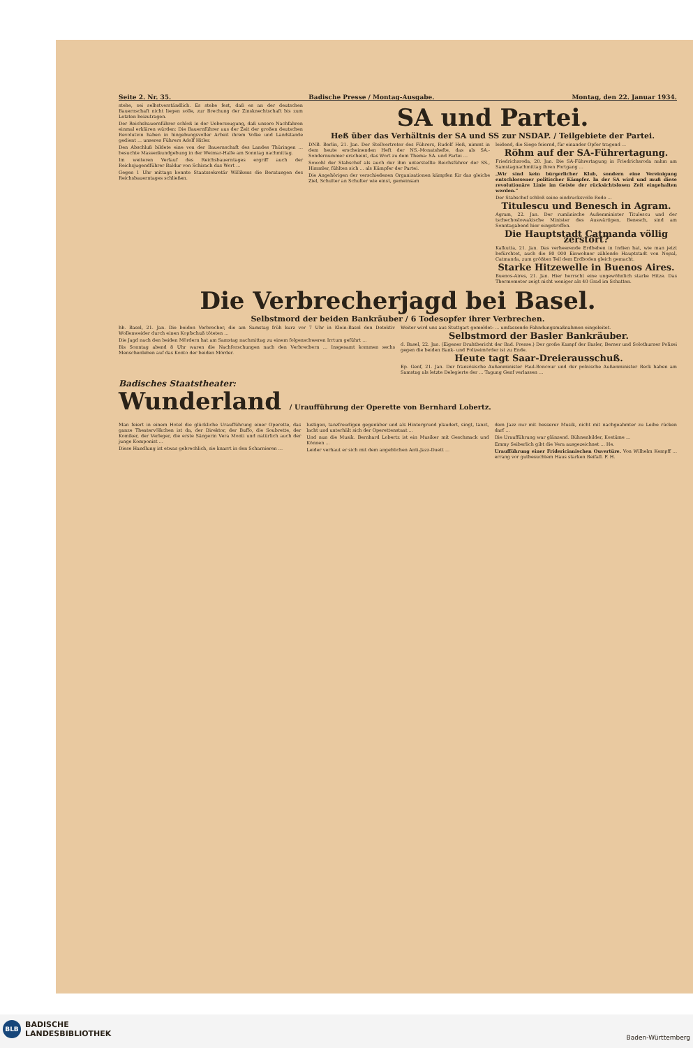Seite 2. Nr. 35. Badische Presse / Montag-Ausgabe. Montag, den 22. Januar 1934.
stehe, sei selbstverständlich. Es stehe fest, daß es an der deutschen Bauernschaft nicht liegen solle, zur Brechung der Zinsknechtschaft bis zum Letzten beizutragen.
Der Reichsbauernführer schloß in der Ueberzeugung, daß unsere Nachfahren einmal erklären würden: Die Bauernführer aus der Zeit der großen deutschen Revolution haben in hingebungsvoller Arbeit ihrem Volke und Landstande gedient ... unseres Führers Adolf Hitler.
Den Abschluß bildete eine von der Bauernschaft des Landes Thüringen ... besuchte Massenkundgebung in der Weimar-Halle am Sonntag nachmittag.
Im weiteren Verlauf des Reichsbauerntages ergriff auch der Reichsjugendführer Baldur von Schirach das Wort ...
Gegen 1 Uhr mittags konnte Staatssekretär Willikens die Beratungen des Reichsbauerntages schließen.
SA und Partei.
Heß über das Verhältnis der SA und SS zur NSDAP. / Teilgebiete der Partei.
DNB. Berlin, 21. Jan. Der Stellvertreter des Führers, Rudolf Heß, nimmt in dem heute erscheinenden Heft der NS.-Monatshefte, das als SA.-Sondernummer erscheint, das Wort zu dem Thema: SA. und Partei ...
Sowohl der Stabschef als auch der ihm unterstellte Reichsführer der SS., Himmler, fühlten sich ... als Kämpfer der Partei.
Die Angehörigen der verschiedenen Organisationen kämpfen für das gleiche Ziel, Schulter an Schulter wie einst, gemeinsam
leidend, die Siege feiernd, für einander Opfer tragend ...
Röhm auf der SA-Führertagung.
Friedrichsroda, 20. Jan. Die SA-Führertagung in Friedrichsroda nahm am Samstagnachmittag ihren Fortgang ...
„Wir sind kein bürgerlicher Klub, sondern eine Vereinigung entschlossener politischer Kämpfer. In der SA wird und muß diese revolutionäre Linie im Geiste der rücksichtslosen Zeit eingehalten werden."
Der Stabschef schloß seine eindrucksvolle Rede ...
Titulescu und Benesch in Agram.
Agram, 22. Jan. Der rumänische Außenminister Titulescu und der tschechoslowakische Minister des Auswärtigen, Benesch, sind am Sonntagabend hier eingetroffen.
Die Hauptstadt Catmanda völlig zerstört?
Kalkutta, 21. Jan. Das verheerende Erdbeben in Indien hat, wie man jetzt befürchtet, auch die 80 000 Einwohner zählende Hauptstadt von Nepal, Catmanda, zum größten Teil dem Erdboden gleich gemacht.
Starke Hitzewelle in Buenos Aires.
Buenos-Aires, 21. Jan. Hier herrscht eine ungewöhnlich starke Hitze. Das Thermometer zeigt nicht weniger als 40 Grad im Schatten.
Die Verbrecherjagd bei Basel.
Selbstmord der beiden Bankräuber / 6 Todesopfer ihrer Verbrechen.
hb. Basel, 21. Jan. Die beiden Verbrecher, die am Samstag früh kurz vor 7 Uhr in Klein-Basel den Detektiv Wollenweider durch einen Kopfschuß töteten ...
Die Jagd nach den beiden Mördern hat am Samstag nachmittag zu einem folgenschweren Irrtum geführt ...
Bis Sonntag abend 8 Uhr waren die Nachforschungen nach den Verbrechern ... Insgesamt kommen sechs Menschenleben auf das Konto der beiden Mörder.
Weiter wird uns aus Stuttgart gemeldet: ... umfassende Fahndungsmaßnahmen eingeleitet.
Selbstmord der Basler Bankräuber.
d. Basel, 22. Jan. (Eigener Drahtbericht der Bad. Presse.) Der große Kampf der Basler, Berner und Solothurner Polizei gegen die beiden Bank- und Polizeimörder ist zu Ende.
Heute tagt Saar-Dreierausschuß.
Ep. Genf, 21. Jan. Der französische Außenminister Paul-Boncour und der polnische Außenminister Beck haben am Samstag als letzte Delegierte der ... Tagung Genf verlassen ...
Badisches Staatstheater:
Wunderland / Uraufführung der Operette von Bernhard Lobertz.
Man feiert in einem Hotel die glückliche Uraufführung einer Operette, das ganze Theatervölkchen ist da, der Direktor, der Buffo, die Soubrette, der Komiker, der Verleger, die erste Sängerin Vera Monti und natürlich auch der junge Komponist ...
Diese Handlung ist etwas gebrechlich, sie knarrt in den Scharnieren ...
lustigen, tanzfreudigen gegenüber und als Hintergrund plaudert, singt, tanzt, lacht und unterhält sich der Operettenstaat ...
Und nun die Musik. Bernhard Lobertz ist ein Musiker mit Geschmack und Können ...
Leider verhaut er sich mit dem angeblichen Anti-Jazz-Duett ...
dem Jazz nur mit besserer Musik, nicht mit nachgeahmter zu Leibe rücken darf ...
Die Uraufführung war glänzend. Bühnenbilder, Kostüme ...
Emmy Seiberlich gibt die Vera ausgezeichnet ... He.
Uraufführung einer Fridericianischen Ouvertüre. Von Wilhelm Kempff ... errang vor gutbesuchtem Haus starken Beifall. F. H.
BLB
BADISCHE
LANDESBIBLIOTHEK
Baden-Württemberg